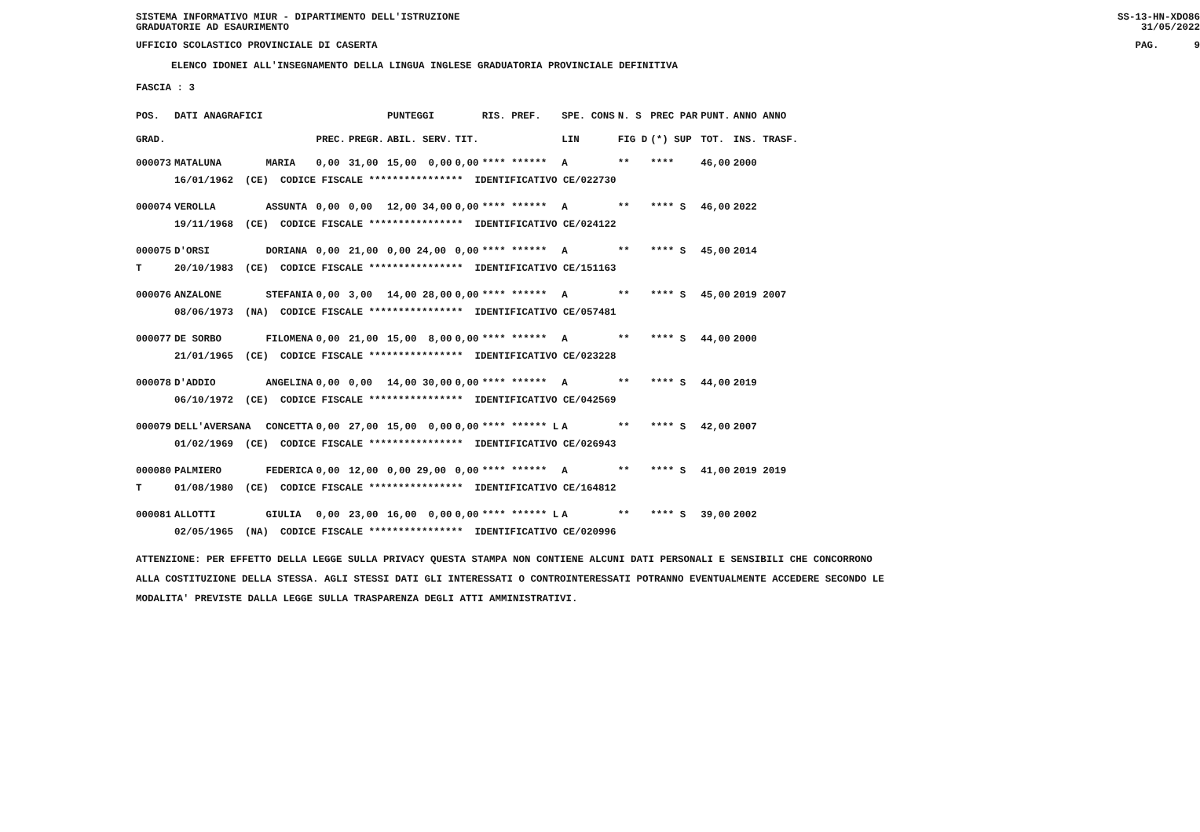SISTEMA INFORMATIVO MIUR - DIPARTIMENTO DELL'ISTRUZIONE
GRADUATORIE AD ESAURIMENTO SS-13-HN-XDO86
31/05/2022
UFFICIO SCOLASTICO PROVINCIALE DI CASERTA PAG. 9
ELENCO IDONEI ALL'INSEGNAMENTO DELLA LINGUA INGLESE GRADUATORIA PROVINCIALE DEFINITIVA
FASCIA : 3
| POS. | DATI ANAGRAFICI | | | | PUNTEGGI | | RIS. PREF. | SPE. CONS | N. S | PREC PAR | PUNT. | ANNO ANNO |
| --- | --- | --- | --- | --- | --- | --- | --- | --- | --- | --- | --- | --- |
| GRAD. | | | PREC. | PREGR. | ABIL. SERV. | TIT. | | LIN | FIG D | (*) SUP | TOT. | INS. TRASF. |
| 000073 | MATALUNA | MARIA | 0,00 | 31,00 | 15,00 0,00 | 0,00 | **** ****** | A | ** | **** | 46,00 | 2000 |
| | 16/01/1962 (CE) CODICE FISCALE **************** IDENTIFICATIVO CE/022730 | | | | | | | | | | | |
| 000074 | VEROLLA | ASSUNTA | 0,00 | 0,00 | 12,00 34,00 | 0,00 | **** ****** | A | ** | **** S | 46,00 | 2022 |
| | 19/11/1968 (CE) CODICE FISCALE **************** IDENTIFICATIVO CE/024122 | | | | | | | | | | | |
| 000075 | D'ORSI | DORIANA | 0,00 | 21,00 | 0,00 24,00 | 0,00 | **** ****** | A | ** | **** S | 45,00 | 2014 |
| T | 20/10/1983 (CE) CODICE FISCALE **************** IDENTIFICATIVO CE/151163 | | | | | | | | | | | |
| 000076 | ANZALONE | STEFANIA | 0,00 | 3,00 | 14,00 28,00 | 0,00 | **** ****** | A | ** | **** S | 45,00 | 2019 2007 |
| | 08/06/1973 (NA) CODICE FISCALE **************** IDENTIFICATIVO CE/057481 | | | | | | | | | | | |
| 000077 | DE SORBO | FILOMENA | 0,00 | 21,00 | 15,00 8,00 | 0,00 | **** ****** | A | ** | **** S | 44,00 | 2000 |
| | 21/01/1965 (CE) CODICE FISCALE **************** IDENTIFICATIVO CE/023228 | | | | | | | | | | | |
| 000078 | D'ADDIO | ANGELINA | 0,00 | 0,00 | 14,00 30,00 | 0,00 | **** ****** | A | ** | **** S | 44,00 | 2019 |
| | 06/10/1972 (CE) CODICE FISCALE **************** IDENTIFICATIVO CE/042569 | | | | | | | | | | | |
| 000079 | DELL'AVERSANA | CONCETTA | 0,00 | 27,00 | 15,00 0,00 | 0,00 | **** ****** L | A | ** | **** S | 42,00 | 2007 |
| | 01/02/1969 (CE) CODICE FISCALE **************** IDENTIFICATIVO CE/026943 | | | | | | | | | | | |
| 000080 | PALMIERO | FEDERICA | 0,00 | 12,00 | 0,00 29,00 | 0,00 | **** ****** | A | ** | **** S | 41,00 | 2019 2019 |
| T | 01/08/1980 (CE) CODICE FISCALE **************** IDENTIFICATIVO CE/164812 | | | | | | | | | | | |
| 000081 | ALLOTTI | GIULIA | 0,00 | 23,00 | 16,00 0,00 | 0,00 | **** ****** L | A | ** | **** S | 39,00 | 2002 |
| | 02/05/1965 (NA) CODICE FISCALE **************** IDENTIFICATIVO CE/020996 | | | | | | | | | | | |
ATTENZIONE: PER EFFETTO DELLA LEGGE SULLA PRIVACY QUESTA STAMPA NON CONTIENE ALCUNI DATI PERSONALI E SENSIBILI CHE CONCORRONO
ALLA COSTITUZIONE DELLA STESSA. AGLI STESSI DATI GLI INTERESSATI O CONTROINTERESSATI POTRANNO EVENTUALMENTE ACCEDERE SECONDO LE
MODALITA' PREVISTE DALLA LEGGE SULLA TRASPARENZA DEGLI ATTI AMMINISTRATIVI.